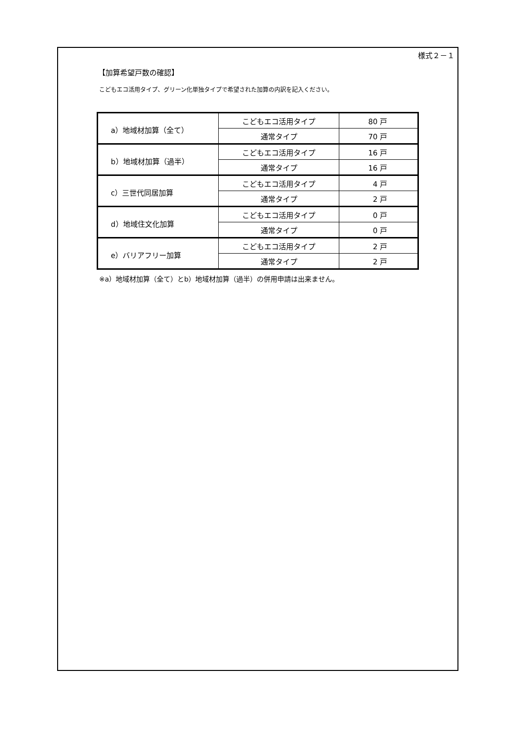様式２－１
【加算希望戸数の確認】
こどもエコ活用タイプ、グリーン化単独タイプで希望された加算の内訳を記入ください。
| a）地域材加算（全て） | こどもエコ活用タイプ | 80 戸 |
| | 通常タイプ | 70 戸 |
| b）地域材加算（過半） | こどもエコ活用タイプ | 16 戸 |
| | 通常タイプ | 16 戸 |
| c）三世代同居加算 | こどもエコ活用タイプ | 4 戸 |
| | 通常タイプ | 2 戸 |
| d）地域住文化加算 | こどもエコ活用タイプ | 0 戸 |
| | 通常タイプ | 0 戸 |
| e）バリアフリー加算 | こどもエコ活用タイプ | 2 戸 |
| | 通常タイプ | 2 戸 |
※a）地域材加算（全て）とb）地域材加算（過半）の併用申請は出来ません。